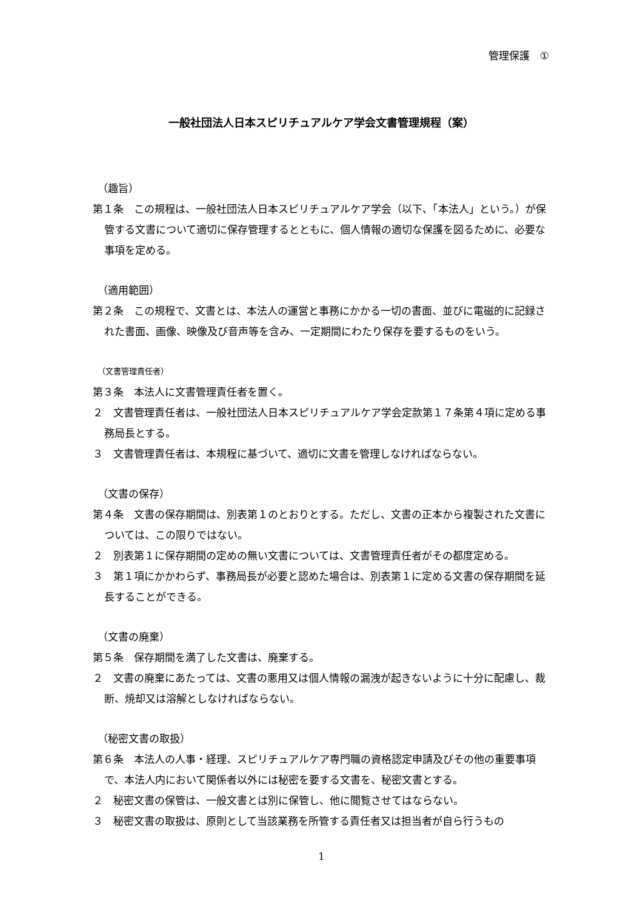管理保護　①
一般社団法人日本スピリチュアルケア学会文書管理規程（案）
（趣旨）
第１条　この規程は、一般社団法人日本スピリチュアルケア学会（以下、「本法人」という。）が保管する文書について適切に保存管理するとともに、個人情報の適切な保護を図るために、必要な事項を定める。
（適用範囲）
第２条　この規程で、文書とは、本法人の運営と事務にかかる一切の書面、並びに電磁的に記録された書面、画像、映像及び音声等を含み、一定期間にわたり保存を要するものをいう。
（文書管理責任者）
第３条　本法人に文書管理責任者を置く。
２　文書管理責任者は、一般社団法人日本スピリチュアルケア学会定款第１７条第４項に定める事務局長とする。
３　文書管理責任者は、本規程に基づいて、適切に文書を管理しなければならない。
（文書の保存）
第４条　文書の保存期間は、別表第１のとおりとする。ただし、文書の正本から複製された文書については、この限りではない。
２　別表第１に保存期間の定めの無い文書については、文書管理責任者がその都度定める。
３　第１項にかかわらず、事務局長が必要と認めた場合は、別表第１に定める文書の保存期間を延長することができる。
（文書の廃棄）
第５条　保存期間を満了した文書は、廃棄する。
２　文書の廃棄にあたっては、文書の悪用又は個人情報の漏洩が起きないように十分に配慮し、裁断、焼却又は溶解としなければならない。
（秘密文書の取扱）
第６条　本法人の人事・経理、スピリチュアルケア専門職の資格認定申請及びその他の重要事項で、本法人内において関係者以外には秘密を要する文書を、秘密文書とする。
２　秘密文書の保管は、一般文書とは別に保管し、他に閲覧させてはならない。
３　秘密文書の取扱は、原則として当該業務を所管する責任者又は担当者が自ら行うもの
1